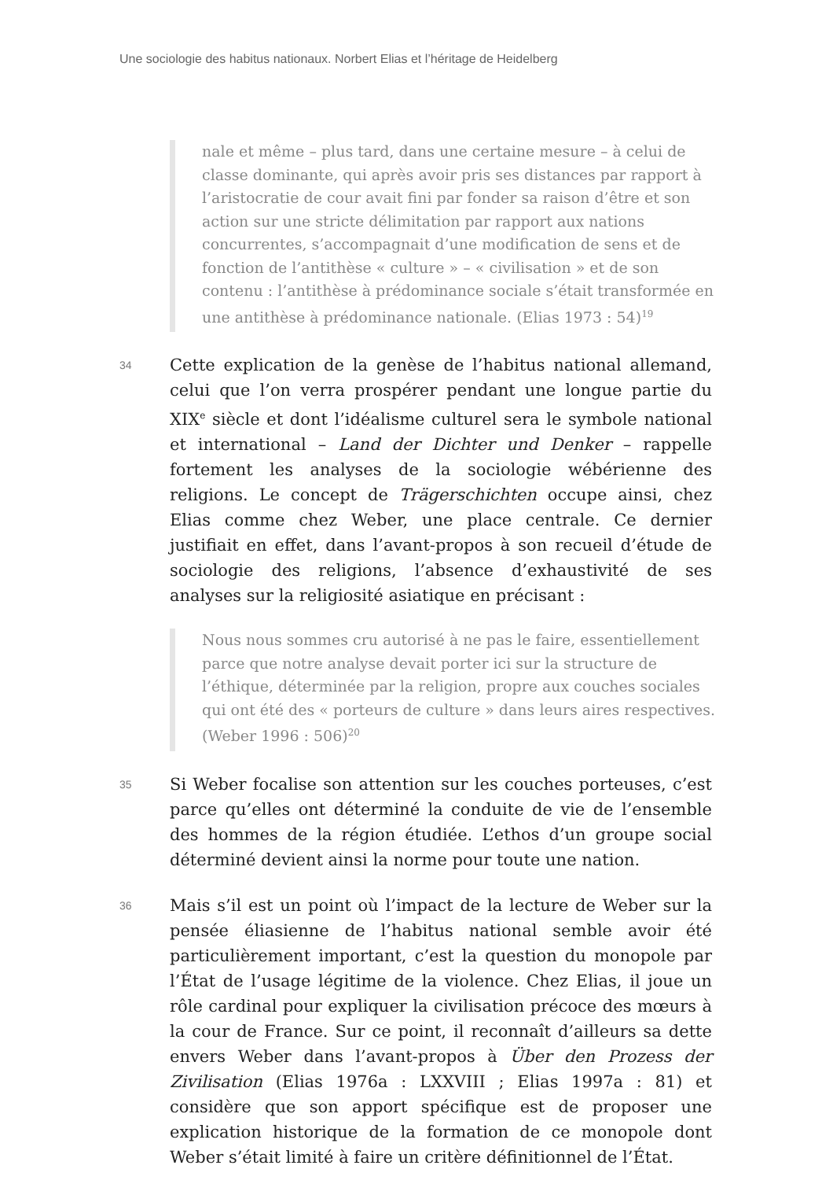Une sociologie des habitus nationaux. Norbert Elias et l’héritage de Heidelberg
nale et même – plus tard, dans une certaine mesure – à celui de classe dominante, qui après avoir pris ses distances par rapport à l’aristocratie de cour avait fini par fonder sa raison d’être et son action sur une stricte délimitation par rapport aux nations concurrentes, s’accompagnait d’une modification de sens et de fonction de l’antithèse « culture » – « civilisation » et de son contenu : l’antithèse à prédominance sociale s’était transformée en une antithèse à prédominance nationale. (Elias 1973 : 54)<sup>19</sup>
34
Cette explication de la genèse de l’habitus national allemand, celui que l’on verra prospérer pendant une longue partie du XIX<sup>e</sup> siècle et dont l’idéalisme culturel sera le symbole national et international – Land der Dichter und Denker – rappelle fortement les analyses de la sociologie wébérienne des religions. Le concept de Trägerschichten occupe ainsi, chez Elias comme chez Weber, une place centrale. Ce dernier justifiait en effet, dans l’avant-propos à son recueil d’étude de sociologie des religions, l’absence d’exhaustivité de ses analyses sur la religiosité asiatique en précisant :
Nous nous sommes cru autorisé à ne pas le faire, essentiellement parce que notre analyse devait porter ici sur la structure de l’éthique, déterminée par la religion, propre aux couches sociales qui ont été des « porteurs de culture » dans leurs aires respectives. (Weber 1996 : 506)<sup>20</sup>
35
Si Weber focalise son attention sur les couches porteuses, c’est parce qu’elles ont déterminé la conduite de vie de l’ensemble des hommes de la région étudiée. L’ethos d’un groupe social déterminé devient ainsi la norme pour toute une nation.
36
Mais s’il est un point où l’impact de la lecture de Weber sur la pensée éliasienne de l’habitus national semble avoir été particulièrement important, c’est la question du monopole par l’État de l’usage légitime de la violence. Chez Elias, il joue un rôle cardinal pour expliquer la civilisation précoce des mœurs à la cour de France. Sur ce point, il reconnaît d’ailleurs sa dette envers Weber dans l’avant-propos à Über den Prozess der Zivilisation (Elias 1976a : LXXVIII ; Elias 1997a : 81) et considère que son apport spécifique est de proposer une explication historique de la formation de ce monopole dont Weber s’était limité à faire un critère définitionnel de l’État.